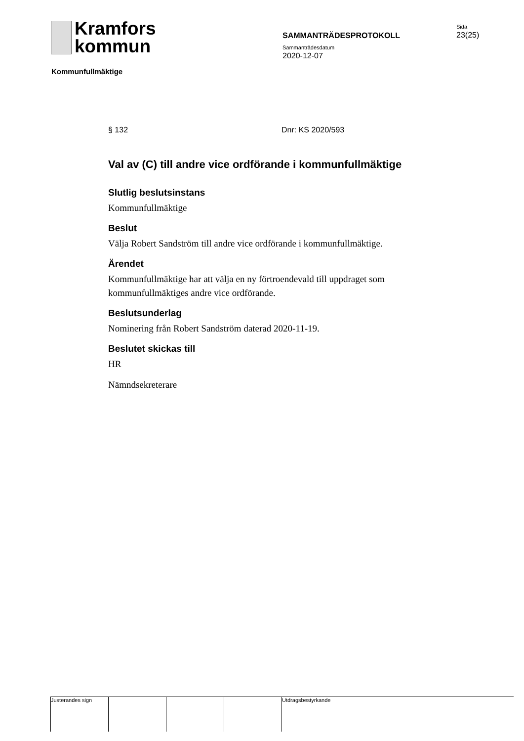Kramfors
kommun
SAMMANTRÄDESPROTOKOLL
Sammanträdesdatum
2020-12-07
Sida
23(25)
Kommunfullmäktige
§ 132 Dnr: KS 2020/593
Val av (C) till andre vice ordförande i kommunfullmäktige
Slutlig beslutsinstans
Kommunfullmäktige
Beslut
Välja Robert Sandström till andre vice ordförande i kommunfullmäktige.
Ärendet
Kommunfullmäktige har att välja en ny förtroendevald till uppdraget som kommunfullmäktiges andre vice ordförande.
Beslutsunderlag
Nominering från Robert Sandström daterad 2020-11-19.
Beslutet skickas till
HR
Nämndsekreterare
Justerandes sign Utdragsbestyrkande